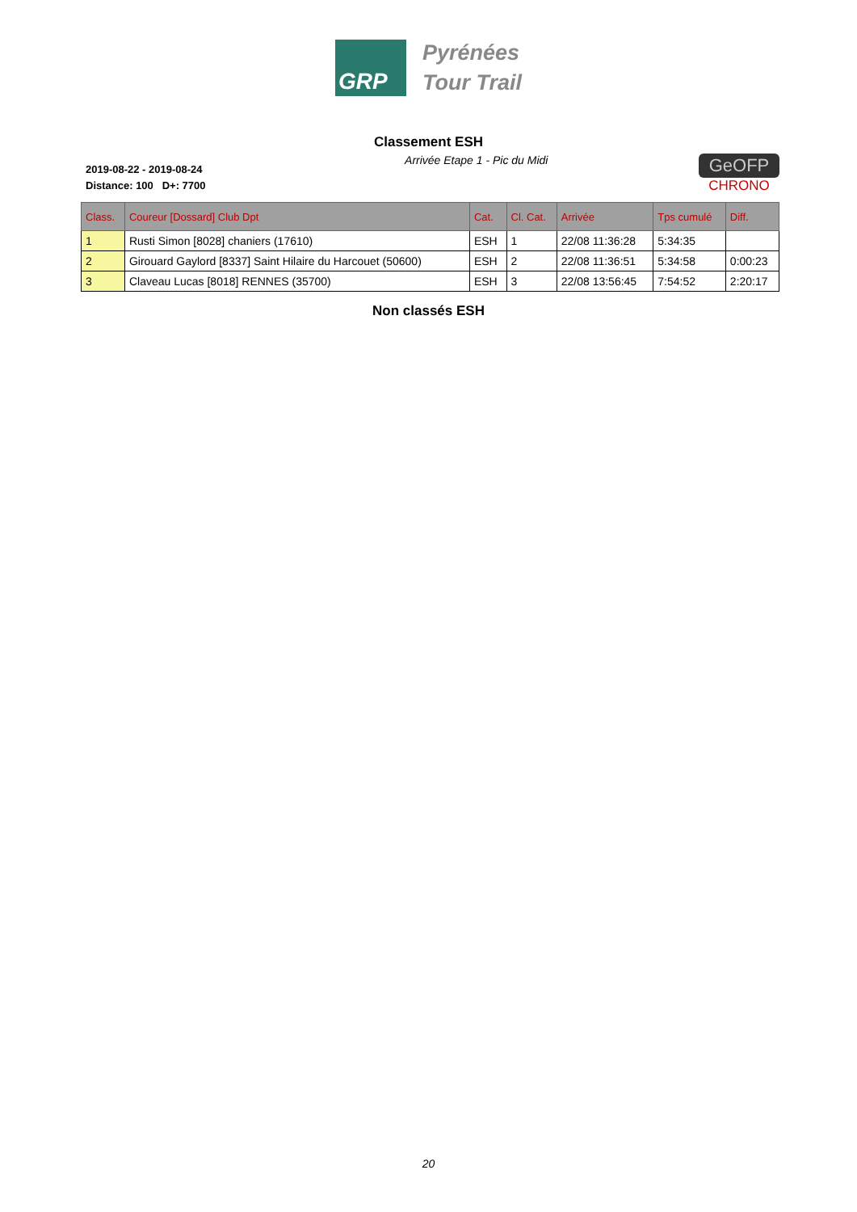GRP
Pyrénées
Tour Trail
Classement ESH
2019-08-22 - 2019-08-24
Distance: 100 D+: 7700
Arrivée Etape 1 - Pic du Midi
GeOFP
CHRONO
| Class. | Coureur [Dossard] Club Dpt | Cat. | Cl. Cat. | Arrivée | Tps cumulé | Diff. |
| --- | --- | --- | --- | --- | --- | --- |
| 1 | Rusti Simon [8028] chaniers (17610) | ESH | 1 | 22/08 11:36:28 | 5:34:35 | |
| 2 | Girouard Gaylord [8337] Saint Hilaire du Harcouet (50600) | ESH | 2 | 22/08 11:36:51 | 5:34:58 | 0:00:23 |
| 3 | Claveau Lucas [8018] RENNES (35700) | ESH | 3 | 22/08 13:56:45 | 7:54:52 | 2:20:17 |
Non classés ESH
20